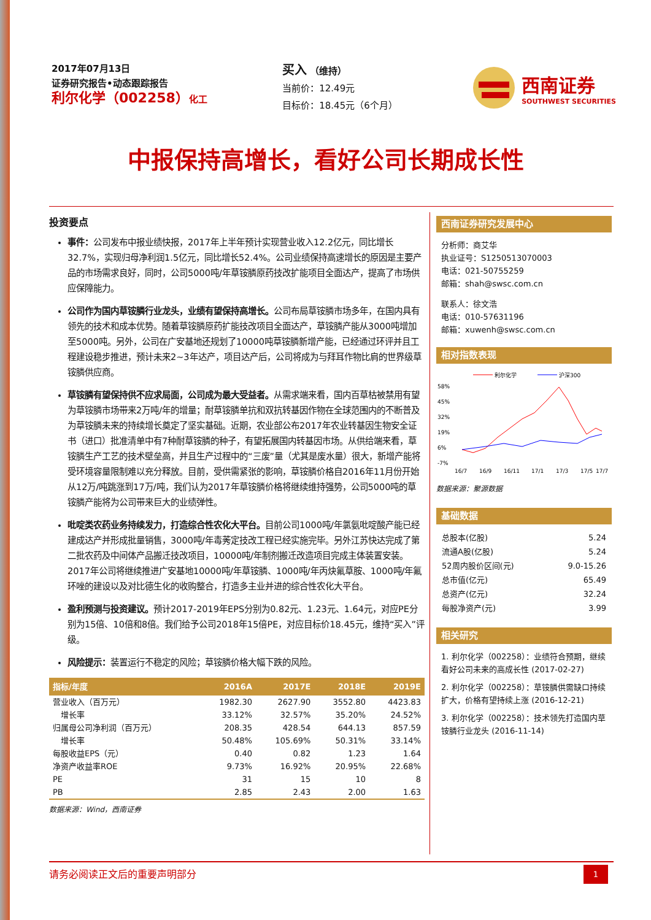2017年07月13日
证券研究报告•动态跟踪报告
利尔化学（002258）化工
买入 （维持）
当前价：12.49元
目标价：18.45元（6个月）
西南证券
SOUTHWEST SECURITIES
中报保持高增长，看好公司长期成长性
投资要点
事件：公司发布中报业绩快报，2017年上半年预计实现营业收入12.2亿元，同比增长32.7%，实现归母净利润1.5亿元，同比增长52.4%。公司业绩保持高速增长的原因是主要产品的市场需求良好，同时，公司5000吨/年草铵膦原药技改扩能项目全面达产，提高了市场供应保障能力。
公司作为国内草铵膦行业龙头，业绩有望保持高增长。公司布局草铵膦市场多年，在国内具有领先的技术和成本优势。随着草铵膦原药扩能技改项目全面达产，草铵膦产能从3000吨增加至5000吨。另外，公司在广安基地还规划了10000吨草铵膦新增产能，已经通过环评并且工程建设稳步推进，预计未来2~3年达产，项目达产后，公司将成为与拜耳作物比肩的世界级草铵膦供应商。
草铵膦有望保持供不应求局面，公司成为最大受益者。从需求端来看，国内百草枯被禁用有望为草铵膦市场带来2万吨/年的增量；耐草铵膦单抗和双抗转基因作物在全球范围内的不断普及为草铵膦未来的持续增长奠定了坚实基础。近期，农业部公布2017年农业转基因生物安全证书（进口）批准清单中有7种耐草铵膦的种子，有望拓展国内转基因市场。从供给端来看，草铵膦生产工艺的技术壁垒高，并且生产过程中的“三废”量（尤其是废水量）很大，新增产能将受环境容量限制难以充分释放。目前，受供需紧张的影响，草铵膦价格自2016年11月份开始从12万/吨跳涨到17万/吨，我们认为2017年草铵膦价格将继续维持强势，公司5000吨的草铵膦产能将为公司带来巨大的业绩弹性。
吡啶类农药业务持续发力，打造综合性农化大平台。目前公司1000吨/年氯氨吡啶酸产能已经建成达产并形成批量销售，3000吨/年毒莠定技改工程已经实施完毕。另外江苏快达完成了第二批农药及中间体产品搬迁技改项目，10000吨/年制剂搬迁改造项目完成主体装置安装。2017年公司将继续推进广安基地10000吨/年草铵膦、1000吨/年丙炔氟草胺、1000吨/年氟环唑的建设以及对比德生化的收购整合，打造多主业并进的综合性农化大平台。
盈利预测与投资建议。预计2017-2019年EPS分别为0.82元、1.23元、1.64元，对应PE分别为15倍、10倍和8倍。我们给予公司2018年15倍PE，对应目标价18.45元，维持“买入”评级。
风险提示：装置运行不稳定的风险；草铵膦价格大幅下跌的风险。
| 指标/年度 | 2016A | 2017E | 2018E | 2019E |
| --- | --- | --- | --- | --- |
| 营业收入（百万元） | 1982.30 | 2627.90 | 3552.80 | 4423.83 |
| 增长率 | 33.12% | 32.57% | 35.20% | 24.52% |
| 归属母公司净利润（百万元） | 208.35 | 428.54 | 644.13 | 857.59 |
| 增长率 | 50.48% | 105.69% | 50.31% | 33.14% |
| 每股收益EPS（元） | 0.40 | 0.82 | 1.23 | 1.64 |
| 净资产收益率ROE | 9.73% | 16.92% | 20.95% | 22.68% |
| PE | 31 | 15 | 10 | 8 |
| PB | 2.85 | 2.43 | 2.00 | 1.63 |
数据来源：Wind，西南证券
西南证券研究发展中心
分析师：商艾华
执业证号：S1250513070003
电话：021-50755259
邮箱：shah@swsc.com.cn
联系人：徐文浩
电话：010-57631196
邮箱：xuwenh@swsc.com.cn
相对指数表现
利尔化学
沪深300
58%
45%
32%
19%
6%
-7%
16/7
16/9
16/11
17/1
17/3
17/5
17/7
数据来源：聚源数据
基础数据
| 总股本(亿股) | 5.24 |
| 流通A股(亿股) | 5.24 |
| 52周内股价区间(元) | 9.0-15.26 |
| 总市值(亿元) | 65.49 |
| 总资产(亿元) | 32.24 |
| 每股净资产(元) | 3.99 |
相关研究
1. 利尔化学（002258）：业绩符合预期，继续看好公司未来的高成长性 (2017-02-27)
2. 利尔化学（002258）：草铵膦供需缺口持续扩大，价格有望持续上涨 (2016-12-21)
3. 利尔化学（002258）：技术领先打造国内草铵膦行业龙头 (2016-11-14)
请务必阅读正文后的重要声明部分 1